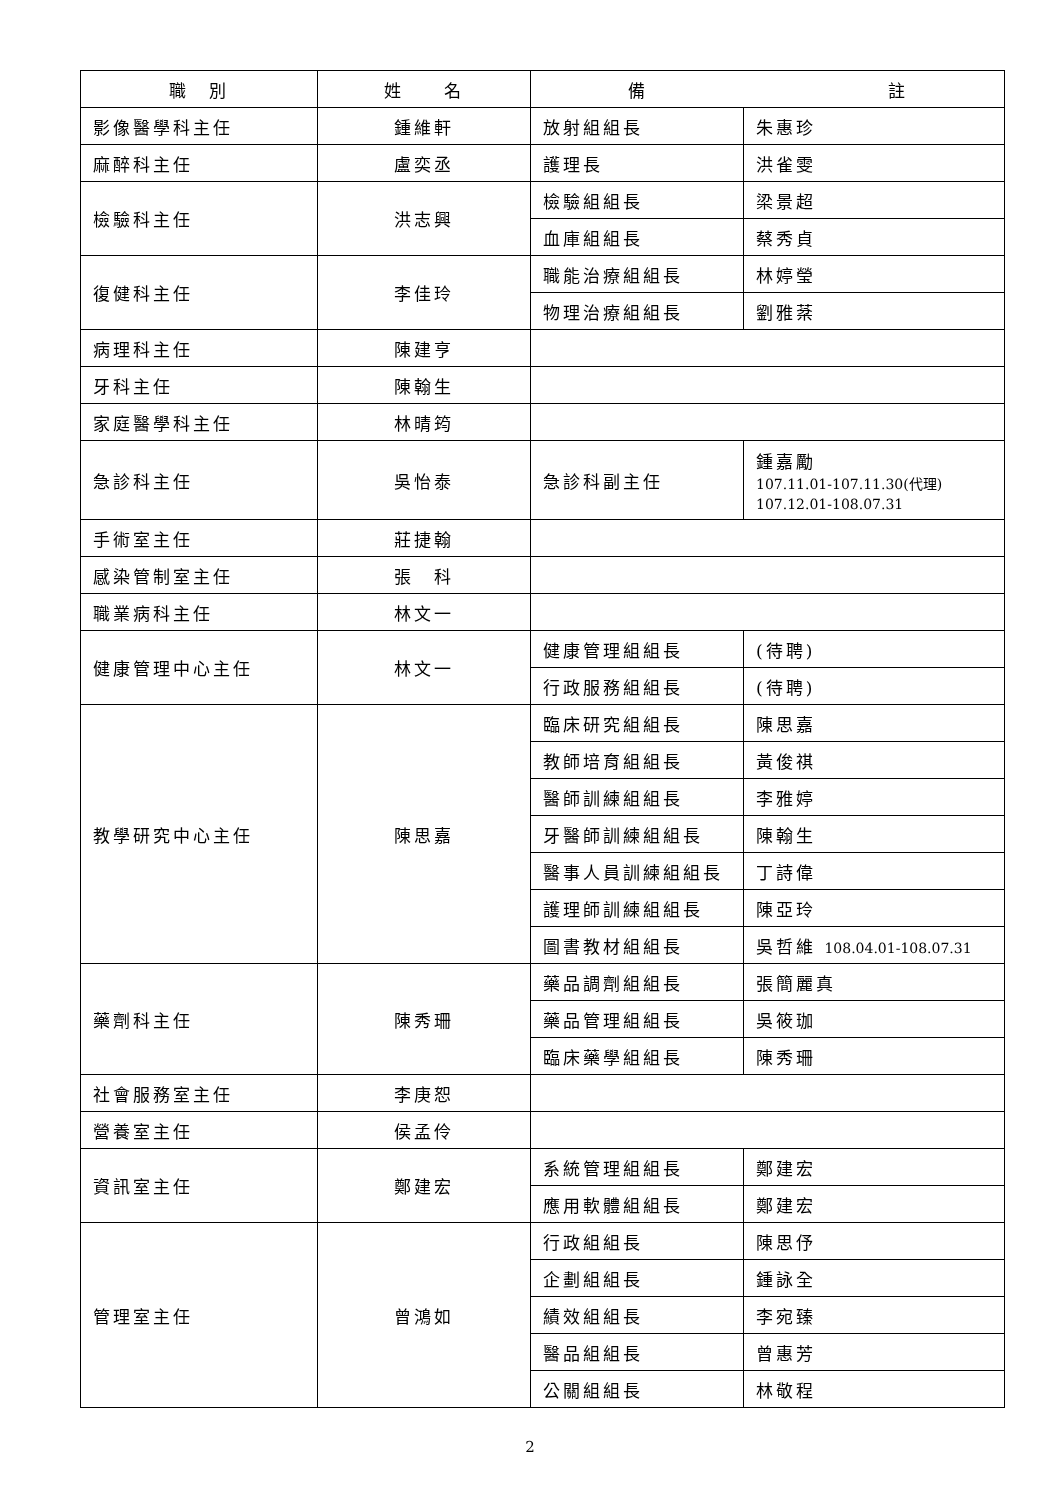| 職 別 | 姓 名 | 備 註 | |
| --- | --- | --- | --- |
| 影像醫學科主任 | 鍾維軒 | 放射組組長 | 朱惠珍 |
| 麻醉科主任 | 盧奕丞 | 護理長 | 洪雀雯 |
| 檢驗科主任 | 洪志興 | 檢驗組組長 | 梁景超 |
| | | 血庫組組長 | 蔡秀貞 |
| 復健科主任 | 李佳玲 | 職能治療組組長 | 林婷瑩 |
| | | 物理治療組組長 | 劉雅棻 |
| 病理科主任 | 陳建亨 | | |
| 牙科主任 | 陳翰生 | | |
| 家庭醫學科主任 | 林晴筠 | | |
| 急診科主任 | 吳怡泰 | 急診科副主任 | 鍾嘉勵 107.11.01-107.11.30(代理) 107.12.01-108.07.31 |
| 手術室主任 | 莊捷翰 | | |
| 感染管制室主任 | 張 科 | | |
| 職業病科主任 | 林文一 | | |
| 健康管理中心主任 | 林文一 | 健康管理組組長 | (待聘) |
| | | 行政服務組組長 | (待聘) |
| 教學研究中心主任 | 陳思嘉 | 臨床研究組組長 | 陳思嘉 |
| | | 教師培育組組長 | 黃俊祺 |
| | | 醫師訓練組組長 | 李雅婷 |
| | | 牙醫師訓練組組長 | 陳翰生 |
| | | 醫事人員訓練組組長 | 丁詩偉 |
| | | 護理師訓練組組長 | 陳亞玲 |
| | | 圖書教材組組長 | 吳哲維 108.04.01-108.07.31 |
| 藥劑科主任 | 陳秀珊 | 藥品調劑組組長 | 張簡麗真 |
| | | 藥品管理組組長 | 吳筱珈 |
| | | 臨床藥學組組長 | 陳秀珊 |
| 社會服務室主任 | 李庚恕 | | |
| 營養室主任 | 侯孟伶 | | |
| 資訊室主任 | 鄭建宏 | 系統管理組組長 | 鄭建宏 |
| | | 應用軟體組組長 | 鄭建宏 |
| 管理室主任 | 曾鴻如 | 行政組組長 | 陳思伃 |
| | | 企劃組組長 | 鍾詠全 |
| | | 績效組組長 | 李宛臻 |
| | | 醫品組組長 | 曾惠芳 |
| | | 公關組組長 | 林敬程 |
2